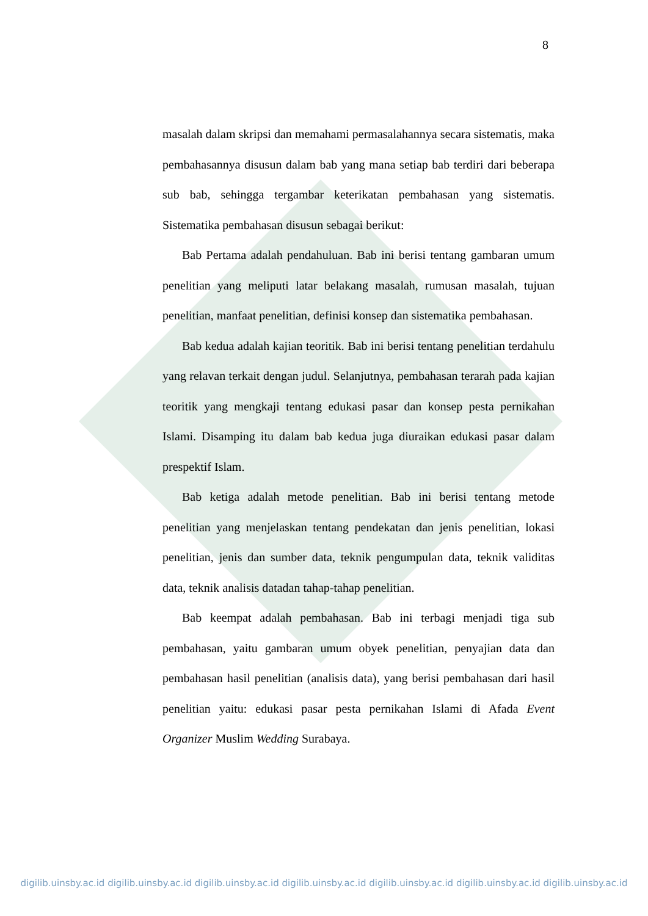8
masalah dalam skripsi dan memahami permasalahannya secara sistematis, maka pembahasannya disusun dalam bab yang mana setiap bab terdiri dari beberapa sub bab, sehingga tergambar keterikatan pembahasan yang sistematis. Sistematika pembahasan disusun sebagai berikut:
Bab Pertama adalah pendahuluan. Bab ini berisi tentang gambaran umum penelitian yang meliputi latar belakang masalah, rumusan masalah, tujuan penelitian, manfaat penelitian, definisi konsep dan sistematika pembahasan.
Bab kedua adalah kajian teoritik. Bab ini berisi tentang penelitian terdahulu yang relavan terkait dengan judul. Selanjutnya, pembahasan terarah pada kajian teoritik yang mengkaji tentang edukasi pasar dan konsep pesta pernikahan Islami. Disamping itu dalam bab kedua juga diuraikan edukasi pasar dalam prespektif Islam.
Bab ketiga adalah metode penelitian. Bab ini berisi tentang metode penelitian yang menjelaskan tentang pendekatan dan jenis penelitian, lokasi penelitian, jenis dan sumber data, teknik pengumpulan data, teknik validitas data, teknik analisis datadan tahap-tahap penelitian.
Bab keempat adalah pembahasan. Bab ini terbagi menjadi tiga sub pembahasan, yaitu gambaran umum obyek penelitian, penyajian data dan pembahasan hasil penelitian (analisis data), yang berisi pembahasan dari hasil penelitian yaitu: edukasi pasar pesta pernikahan Islami di Afada Event Organizer Muslim Wedding Surabaya.
digilib.uinsby.ac.id digilib.uinsby.ac.id digilib.uinsby.ac.id digilib.uinsby.ac.id digilib.uinsby.ac.id digilib.uinsby.ac.id digilib.uinsby.ac.id